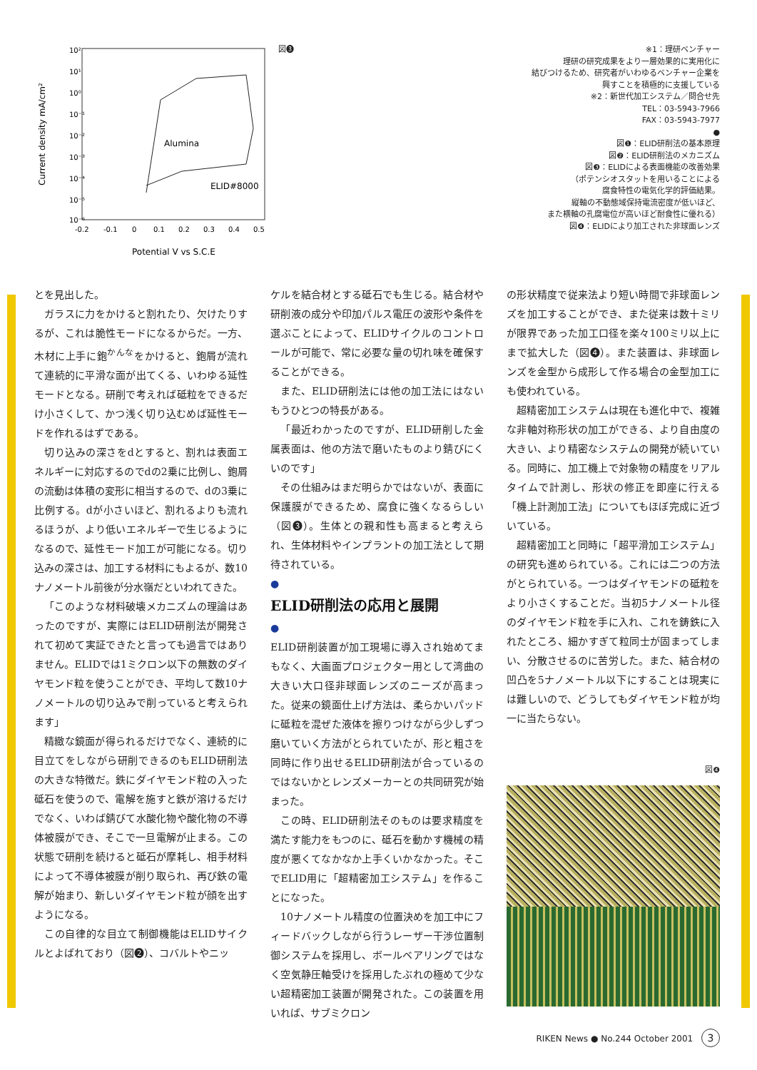10²
10¹
10⁰
10⁻¹
10⁻²
10⁻³
10⁻⁴
10⁻⁵
10⁻⁶
Alumina
ELID#8000
-0.2
-0.1
0
0.1
0.2
0.3
0.4
0.5
Potential V vs S.C.E
Current density mA/cm²
図❸
※1：理研ベンチャー
理研の研究成果をより一層効果的に実用化に
結びつけるため、研究者がいわゆるベンチャー企業を
興すことを積極的に支援している
※2：新世代加工システム／問合せ先
TEL：03-5943-7966
FAX：03-5943-7977
●
図❶：ELID研削法の基本原理
図❷：ELID研削法のメカニズム
図❸：ELIDによる表面機能の改善効果
（ポテンシオスタットを用いることによる
腐食特性の電気化学的評価結果。
縦軸の不動態域保持電流密度が低いほど、
また横軸の孔腐電位が高いほど耐食性に優れる）
図❹：ELIDにより加工された非球面レンズ
とを見出した。
ガラスに力をかけると割れたり、欠けたりするが、これは脆性モードになるからだ。一方、木材に上手に鉋<sup>かんな</sup>をかけると、鉋屑が流れて連続的に平滑な面が出てくる、いわゆる延性モードとなる。研削で考えれば砥粒をできるだけ小さくして、かつ浅く切り込むめば延性モードを作れるはずである。
切り込みの深さをdとすると、割れは表面エネルギーに対応するのでdの2乗に比例し、鉋屑の流動は体積の変形に相当するので、dの3乗に比例する。dが小さいほど、割れるよりも流れるほうが、より低いエネルギーで生じるようになるので、延性モード加工が可能になる。切り込みの深さは、加工する材料にもよるが、数10ナノメートル前後が分水嶺だといわれてきた。
「このような材料破壊メカニズムの理論はあったのですが、実際にはELID研削法が開発されて初めて実証できたと言っても過言ではありません。ELIDでは1ミクロン以下の無数のダイヤモンド粒を使うことができ、平均して数10ナノメートルの切り込みで削っていると考えられます」
精緻な鏡面が得られるだけでなく、連続的に目立てをしながら研削できるのもELID研削法の大きな特徴だ。鉄にダイヤモンド粒の入った砥石を使うので、電解を施すと鉄が溶けるだけでなく、いわば錆びて水酸化物や酸化物の不導体被膜ができ、そこで一旦電解が止まる。この状態で研削を続けると砥石が摩耗し、相手材料によって不導体被膜が削り取られ、再び鉄の電解が始まり、新しいダイヤモンド粒が顔を出すようになる。
この自律的な目立て制御機能はELIDサイクルとよばれており（図❷）、コバルトやニッ
ケルを結合材とする砥石でも生じる。結合材や研削液の成分や印加パルス電圧の波形や条件を選ぶことによって、ELIDサイクルのコントロールが可能で、常に必要な量の切れ味を確保することができる。
また、ELID研削法には他の加工法にはないもうひとつの特長がある。
「最近わかったのですが、ELID研削した金属表面は、他の方法で磨いたものより錆びにくいのです」
その仕組みはまだ明らかではないが、表面に保護膜ができるため、腐食に強くなるらしい（図❸）。生体との親和性も高まると考えられ、生体材料やインプラントの加工法として期待されている。
●
ELID研削法の応用と展開
●
ELID研削装置が加工現場に導入され始めてまもなく、大画面プロジェクター用として湾曲の大きい大口径非球面レンズのニーズが高まった。従来の鏡面仕上げ方法は、柔らかいパッドに砥粒を混ぜた液体を擦りつけながら少しずつ磨いていく方法がとられていたが、形と粗さを同時に作り出せるELID研削法が合っているのではないかとレンズメーカーとの共同研究が始まった。
この時、ELID研削法そのものは要求精度を満たす能力をもつのに、砥石を動かす機械の精度が悪くてなかなか上手くいかなかった。そこでELID用に「超精密加工システム」を作ることになった。
10ナノメートル精度の位置決めを加工中にフィードバックしながら行うレーザー干渉位置制御システムを採用し、ボールベアリングではなく空気静圧軸受けを採用したぶれの極めて少ない超精密加工装置が開発された。この装置を用いれば、サブミクロン
の形状精度で従来法より短い時間で非球面レンズを加工することができ、また従来は数十ミリが限界であった加工口径を楽々100ミリ以上にまで拡大した（図❹）。また装置は、非球面レンズを金型から成形して作る場合の金型加工にも使われている。
超精密加工システムは現在も進化中で、複雑な非軸対称形状の加工ができる、より自由度の大きい、より精密なシステムの開発が続いている。同時に、加工機上で対象物の精度をリアルタイムで計測し、形状の修正を即座に行える「機上計測加工法」についてもほぼ完成に近づいている。
超精密加工と同時に「超平滑加工システム」の研究も進められている。これには二つの方法がとられている。一つはダイヤモンドの砥粒をより小さくすることだ。当初5ナノメートル径のダイヤモンド粒を手に入れ、これを鋳鉄に入れたところ、細かすぎて粒同士が固まってしまい、分散させるのに苦労した。また、結合材の凹凸を5ナノメートル以下にすることは現実には難しいので、どうしてもダイヤモンド粒が均一に当たらない。
図❹
RIKEN News ● No.244 October 2001 3